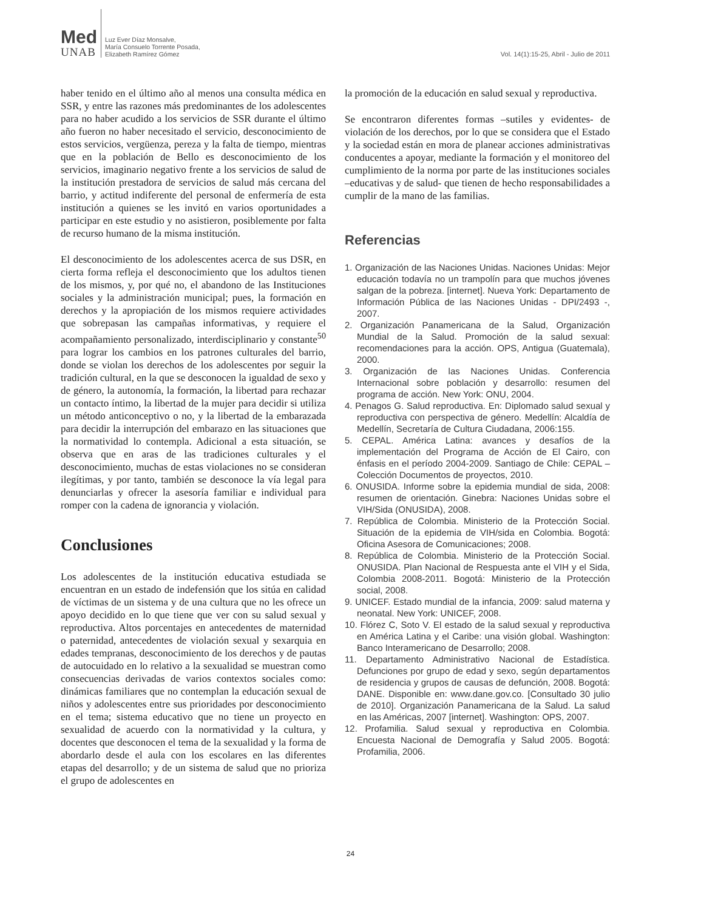Med
UNAB
Luz Ever Díaz Monsalve,
María Consuelo Torrente Posada,
Elizabeth Ramírez Gómez
Vol. 14(1):15-25, Abril - Julio de 2011
haber tenido en el último año al menos una consulta médica en SSR, y entre las razones más predominantes de los adolescentes para no haber acudido a los servicios de SSR durante el último año fueron no haber necesitado el servicio, desconocimiento de estos servicios, vergüenza, pereza y la falta de tiempo, mientras que en la población de Bello es desconocimiento de los servicios, imaginario negativo frente a los servicios de salud de la institución prestadora de servicios de salud más cercana del barrio, y actitud indiferente del personal de enfermería de esta institución a quienes se les invitó en varios oportunidades a participar en este estudio y no asistieron, posiblemente por falta de recurso humano de la misma institución.
El desconocimiento de los adolescentes acerca de sus DSR, en cierta forma refleja el desconocimiento que los adultos tienen de los mismos, y, por qué no, el abandono de las Instituciones sociales y la administración municipal; pues, la formación en derechos y la apropiación de los mismos requiere actividades que sobrepasan las campañas informativas, y requiere el acompañamiento personalizado, interdisciplinario y constante<sup>50</sup> para lograr los cambios en los patrones culturales del barrio, donde se violan los derechos de los adolescentes por seguir la tradición cultural, en la que se desconocen la igualdad de sexo y de género, la autonomía, la formación, la libertad para rechazar un contacto íntimo, la libertad de la mujer para decidir si utiliza un método anticonceptivo o no, y la libertad de la embarazada para decidir la interrupción del embarazo en las situaciones que la normatividad lo contempla. Adicional a esta situación, se observa que en aras de las tradiciones culturales y el desconocimiento, muchas de estas violaciones no se consideran ilegítimas, y por tanto, también se desconoce la vía legal para denunciarlas y ofrecer la asesoría familiar e individual para romper con la cadena de ignorancia y violación.
Conclusiones
Los adolescentes de la institución educativa estudiada se encuentran en un estado de indefensión que los sitúa en calidad de víctimas de un sistema y de una cultura que no les ofrece un apoyo decidido en lo que tiene que ver con su salud sexual y reproductiva. Altos porcentajes en antecedentes de maternidad o paternidad, antecedentes de violación sexual y sexarquia en edades tempranas, desconocimiento de los derechos y de pautas de autocuidado en lo relativo a la sexualidad se muestran como consecuencias derivadas de varios contextos sociales como: dinámicas familiares que no contemplan la educación sexual de niños y adolescentes entre sus prioridades por desconocimiento en el tema; sistema educativo que no tiene un proyecto en sexualidad de acuerdo con la normatividad y la cultura, y docentes que desconocen el tema de la sexualidad y la forma de abordarlo desde el aula con los escolares en las diferentes etapas del desarrollo; y de un sistema de salud que no prioriza el grupo de adolescentes en
la promoción de la educación en salud sexual y reproductiva.
Se encontraron diferentes formas –sutiles y evidentes- de violación de los derechos, por lo que se considera que el Estado y la sociedad están en mora de planear acciones administrativas conducentes a apoyar, mediante la formación y el monitoreo del cumplimiento de la norma por parte de las instituciones sociales –educativas y de salud- que tienen de hecho responsabilidades a cumplir de la mano de las familias.
Referencias
1. Organización de las Naciones Unidas. Naciones Unidas: Mejor educación todavía no un trampolín para que muchos jóvenes salgan de la pobreza. [internet]. Nueva York: Departamento de Información Pública de las Naciones Unidas - DPI/2493 -, 2007.
2. Organización Panamericana de la Salud, Organización Mundial de la Salud. Promoción de la salud sexual: recomendaciones para la acción. OPS, Antigua (Guatemala), 2000.
3. Organización de las Naciones Unidas. Conferencia Internacional sobre población y desarrollo: resumen del programa de acción. New York: ONU, 2004.
4. Penagos G. Salud reproductiva. En: Diplomado salud sexual y reproductiva con perspectiva de género. Medellín: Alcaldía de Medellín, Secretaría de Cultura Ciudadana, 2006:155.
5. CEPAL. América Latina: avances y desafíos de la implementación del Programa de Acción de El Cairo, con énfasis en el período 2004-2009. Santiago de Chile: CEPAL – Colección Documentos de proyectos, 2010.
6. ONUSIDA. Informe sobre la epidemia mundial de sida, 2008: resumen de orientación. Ginebra: Naciones Unidas sobre el VIH/Sida (ONUSIDA), 2008.
7. República de Colombia. Ministerio de la Protección Social. Situación de la epidemia de VIH/sida en Colombia. Bogotá: Oficina Asesora de Comunicaciones; 2008.
8. República de Colombia. Ministerio de la Protección Social. ONUSIDA. Plan Nacional de Respuesta ante el VIH y el Sida, Colombia 2008-2011. Bogotá: Ministerio de la Protección social, 2008.
9. UNICEF. Estado mundial de la infancia, 2009: salud materna y neonatal. New York: UNICEF, 2008.
10. Flórez C, Soto V. El estado de la salud sexual y reproductiva en América Latina y el Caribe: una visión global. Washington: Banco Interamericano de Desarrollo; 2008.
11. Departamento Administrativo Nacional de Estadística. Defunciones por grupo de edad y sexo, según departamentos de residencia y grupos de causas de defunción, 2008. Bogotá: DANE. Disponible en: www.dane.gov.co. [Consultado 30 julio de 2010]. Organización Panamericana de la Salud. La salud en las Américas, 2007 [internet]. Washington: OPS, 2007.
12. Profamilia. Salud sexual y reproductiva en Colombia. Encuesta Nacional de Demografía y Salud 2005. Bogotá: Profamilia, 2006.
24